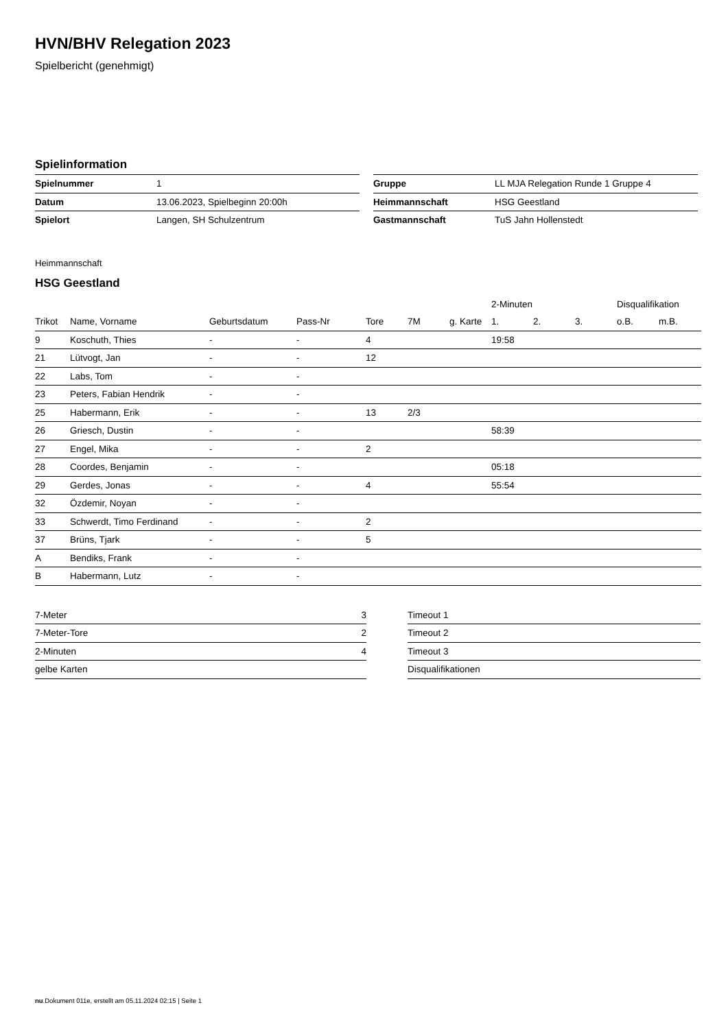HVN/BHV Relegation 2023
Spielbericht (genehmigt)
Spielinformation
| Spielnummer | 1 |
| Datum | 13.06.2023, Spielbeginn 20:00h |
| Spielort | Langen, SH Schulzentrum |
| Gruppe | LL MJA Relegation Runde 1 Gruppe 4 |
| Heimmannschaft | HSG Geestland |
| Gastmannschaft | TuS Jahn Hollenstedt |
Heimmannschaft
HSG Geestland
| | | | | | | | 2-Minuten | | | Disqualifikation | |
| --- | --- | --- | --- | --- | --- | --- | --- | --- | --- | --- | --- |
| Trikot | Name, Vorname | Geburtsdatum | Pass-Nr | Tore | 7M | g. Karte | 1. | 2. | 3. | o.B. | m.B. |
| 9 | Koschuth, Thies | - | - | 4 | | | 19:58 | | | | |
| 21 | Lütvogt, Jan | - | - | 12 | | | | | | | |
| 22 | Labs, Tom | - | - | | | | | | | | |
| 23 | Peters, Fabian Hendrik | - | - | | | | | | | | |
| 25 | Habermann, Erik | - | - | 13 | 2/3 | | | | | | |
| 26 | Griesch, Dustin | - | - | | | | 58:39 | | | | |
| 27 | Engel, Mika | - | - | 2 | | | | | | | |
| 28 | Coordes, Benjamin | - | - | | | | 05:18 | | | | |
| 29 | Gerdes, Jonas | - | - | 4 | | | 55:54 | | | | |
| 32 | Özdemir, Noyan | - | - | | | | | | | | |
| 33 | Schwerdt, Timo Ferdinand | - | - | 2 | | | | | | | |
| 37 | Brüns, Tjark | - | - | 5 | | | | | | | |
| A | Bendiks, Frank | - | - | | | | | | | | |
| B | Habermann, Lutz | - | - | | | | | | | | |
| 7-Meter | 3 |
| 7-Meter-Tore | 2 |
| 2-Minuten | 4 |
| gelbe Karten | |
| Timeout 1 |
| Timeout 2 |
| Timeout 3 |
| Disqualifikationen |
nu.Dokument 011e, erstellt am 05.11.2024 02:15 | Seite 1